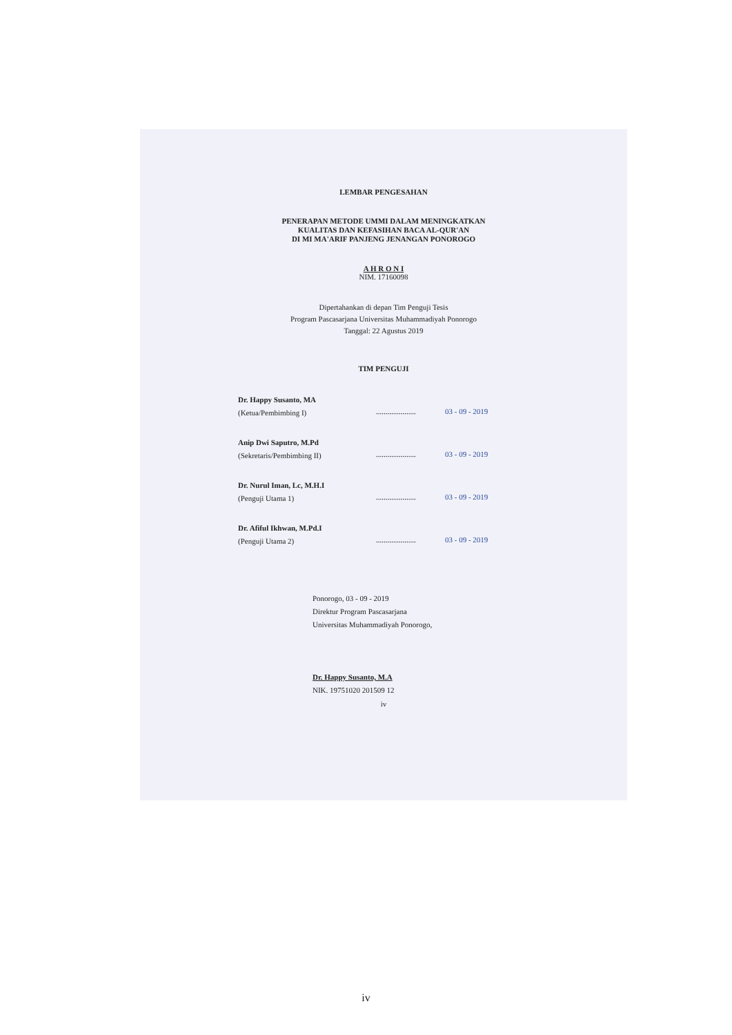LEMBAR PENGESAHAN
PENERAPAN METODE UMMI DALAM MENINGKATKAN
KUALITAS DAN KEFASIHAN BACA AL-QUR'AN
DI MI MA'ARIF PANJENG JENANGAN PONOROGO
A H R O N I
NIM. 17160098
Dipertahankan di depan Tim Penguji Tesis
Program Pascasarjana Universitas Muhammadiyah Ponorogo
Tanggal: 22 Agustus 2019
TIM PENGUJI
Dr. Happy Susanto, MA
(Ketua/Pembimbing I)
.....................
03 - 09 - 2019
Anip Dwi Saputro, M.Pd
(Sekretaris/Pembimbing II)
.....................
03 - 09 - 2019
Dr. Nurul Iman, Lc, M.H.I
(Penguji Utama 1)
.....................
03 - 09 - 2019
Dr. Afiful Ikhwan, M.Pd.I
(Penguji Utama 2)
.....................
03 - 09 - 2019
Ponorogo, 03 - 09 - 2019
Direktur Program Pascasarjana
Universitas Muhammadiyah Ponorogo,
Dr. Happy Susanto, M.A
NIK. 19751020 201509 12
iv
iv